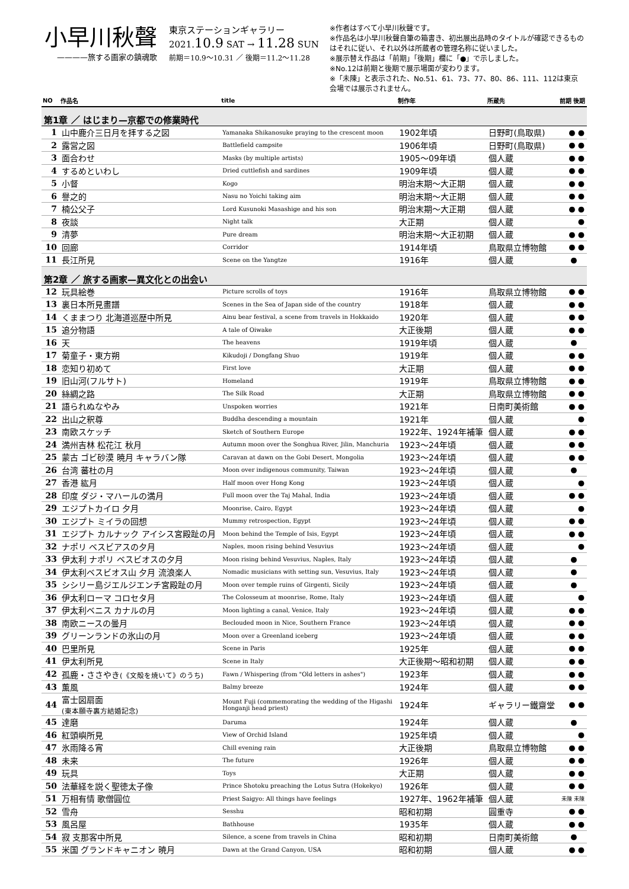小早川秋聲
————旅する画家の鎮魂歌
東京ステーションギャラリー
2021.10.9 SAT → 11.28 SUN
前期＝10.9～10.31 ／ 後期＝11.2～11.28
※作者はすべて小早川秋聲です。
※作品名は小早川秋聲自筆の箱書き、初出展出品時のタイトルが確認できるものはそれに従い、それ以外は所蔵者の管理名称に従いました。
※展示替え作品は「前期」「後期」欄に「●」で示しました。
※No.12は前期と後期で展示場面が変わります。
※「未陳」と表示された、No.51、61、73、77、80、86、111、112は東京会場では展示されません。
| NO | 作品名 | title | 制作年 | 所蔵先 | 前期 後期 |
| --- | --- | --- | --- | --- | --- |
| 第1章 ／ はじまり—京都での修業時代 | | | | | |
| 1 | 山中鹿介三日月を拝する之図 | Yamanaka Shikanosuke praying to the crescent moon | 1902年頃 | 日野町(鳥取県) | ● ● |
| 2 | 露営之図 | Battlefield campsite | 1906年頃 | 日野町(鳥取県) | ● ● |
| 3 | 面合わせ | Masks (by multiple artists) | 1905～09年頃 | 個人蔵 | ● ● |
| 4 | するめといわし | Dried cuttlefish and sardines | 1909年頃 | 個人蔵 | ● ● |
| 5 | 小督 | Kogo | 明治末期～大正期 | 個人蔵 | ● ● |
| 6 | 譽之的 | Nasu no Yoichi taking aim | 明治末期～大正期 | 個人蔵 | ● ● |
| 7 | 楠公父子 | Lord Kusunoki Masashige and his son | 明治末期～大正期 | 個人蔵 | ● ● |
| 8 | 夜談 | Night talk | 大正期 | 個人蔵 | ● |
| 9 | 清夢 | Pure dream | 明治末期～大正初期 | 個人蔵 | ● ● |
| 10 | 回廊 | Corridor | 1914年頃 | 鳥取県立博物館 | ● ● |
| 11 | 長江所見 | Scene on the Yangtze | 1916年 | 個人蔵 | ● |
| 第2章 ／ 旅する画家—異文化との出会い | | | | | |
| 12 | 玩具絵巻 | Picture scrolls of toys | 1916年 | 鳥取県立博物館 | ● ● |
| 13 | 裏日本所見畫譜 | Scenes in the Sea of Japan side of the country | 1918年 | 個人蔵 | ● ● |
| 14 | くままつり 北海道巡歴中所見 | Ainu bear festival, a scene from travels in Hokkaido | 1920年 | 個人蔵 | ● ● |
| 15 | 追分物語 | A tale of Oiwake | 大正後期 | 個人蔵 | ● ● |
| 16 | 天 | The heavens | 1919年頃 | 個人蔵 | ● |
| 17 | 菊童子・東方朔 | Kikudoji / Dongfang Shuo | 1919年 | 個人蔵 | ● ● |
| 18 | 恋知り初めて | First love | 大正期 | 個人蔵 | ● ● |
| 19 | 旧山河(フルサト) | Homeland | 1919年 | 鳥取県立博物館 | ● ● |
| 20 | 絲綢之路 | The Silk Road | 大正期 | 鳥取県立博物館 | ● ● |
| 21 | 語られぬなやみ | Unspoken worries | 1921年 | 日南町美術館 | ● ● |
| 22 | 出山之釈尊 | Buddha descending a mountain | 1921年 | 個人蔵 | ● |
| 23 | 南欧スケッチ | Sketch of Southern Europe | 1922年、1924年補筆 | 個人蔵 | ● ● |
| 24 | 満州吉林 松花江 秋月 | Autumn moon over the Songhua River, Jilin, Manchuria | 1923～24年頃 | 個人蔵 | ● ● |
| 25 | 蒙古 ゴビ砂漠 暁月 キャラバン隊 | Caravan at dawn on the Gobi Desert, Mongolia | 1923～24年頃 | 個人蔵 | ● ● |
| 26 | 台湾 蕃杜の月 | Moon over indigenous community, Taiwan | 1923～24年頃 | 個人蔵 | ● |
| 27 | 香港 紘月 | Half moon over Hong Kong | 1923～24年頃 | 個人蔵 | ● |
| 28 | 印度 ダジ・マハールの満月 | Full moon over the Taj Mahal, India | 1923～24年頃 | 個人蔵 | ● ● |
| 29 | エジプトカイロ 夕月 | Moonrise, Cairo, Egypt | 1923～24年頃 | 個人蔵 | ● |
| 30 | エジプト ミイラの回想 | Mummy retrospection, Egypt | 1923～24年頃 | 個人蔵 | ● ● |
| 31 | エジプト カルナック アイシス宮殿趾の月 | Moon behind the Temple of Isis, Egypt | 1923～24年頃 | 個人蔵 | ● ● |
| 32 | ナポリ ベスビアスの夕月 | Naples, moon rising behind Vesuvius | 1923～24年頃 | 個人蔵 | ● |
| 33 | 伊太利 ナポリ ベスビオスの夕月 | Moon rising behind Vesuvius, Naples, Italy | 1923～24年頃 | 個人蔵 | ● |
| 34 | 伊太利ベスビオス山 夕月 流浪楽人 | Nomadic musicians with setting sun, Vesuvius, Italy | 1923～24年頃 | 個人蔵 | ● |
| 35 | シシリー島ジエルジエンチ宮殿趾の月 | Moon over temple ruins of Girgenti, Sicily | 1923～24年頃 | 個人蔵 | ● |
| 36 | 伊太利ローマ コロセタ月 | The Colosseum at moonrise, Rome, Italy | 1923～24年頃 | 個人蔵 | ● |
| 37 | 伊太利ベニス カナルの月 | Moon lighting a canal, Venice, Italy | 1923～24年頃 | 個人蔵 | ● ● |
| 38 | 南欧ニースの曇月 | Beclouded moon in Nice, Southern France | 1923～24年頃 | 個人蔵 | ● ● |
| 39 | グリーンランドの氷山の月 | Moon over a Greenland iceberg | 1923～24年頃 | 個人蔵 | ● ● |
| 40 | 巴里所見 | Scene in Paris | 1925年 | 個人蔵 | ● ● |
| 41 | 伊太利所見 | Scene in Italy | 大正後期～昭和初期 | 個人蔵 | ● ● |
| 42 | 孤鹿・ささやき (《文殻を焼いて》のうち) | Fawn / Whispering (from "Old letters in ashes") | 1923年 | 個人蔵 | ● ● |
| 43 | 薫風 | Balmy breeze | 1924年 | 個人蔵 | ● ● |
| 44 | 富士図扇面 (東本願寺裏方結婚記念) | Mount Fuji (commemorating the wedding of the Higashi Honganji head priest) | 1924年 | ギャラリー鐵齋堂 | ● ● |
| 45 | 達磨 | Daruma | 1924年 | 個人蔵 | ● |
| 46 | 紅頭嶼所見 | View of Orchid Island | 1925年頃 | 個人蔵 | ● |
| 47 | 氷雨降る宵 | Chill evening rain | 大正後期 | 鳥取県立博物館 | ● ● |
| 48 | 未来 | The future | 1926年 | 個人蔵 | ● ● |
| 49 | 玩具 | Toys | 大正期 | 個人蔵 | ● ● |
| 50 | 法華経を説く聖徳太子像 | Prince Shotoku preaching the Lotus Sutra (Hokekyo) | 1926年 | 個人蔵 | ● ● |
| 51 | 万相有情 歌僧圓位 | Priest Saigyo: All things have feelings | 1927年、1962年補筆 | 個人蔵 | 未陳 未陳 |
| 52 | 雪舟 | Sesshu | 昭和初期 | 圓重寺 | ● ● |
| 53 | 風呂屋 | Bathhouse | 1935年 | 個人蔵 | ● ● |
| 54 | 寂 支那客中所見 | Silence, a scene from travels in China | 昭和初期 | 日南町美術館 | ● |
| 55 | 米国 グランドキャニオン 暁月 | Dawn at the Grand Canyon, USA | 昭和初期 | 個人蔵 | ● ● |